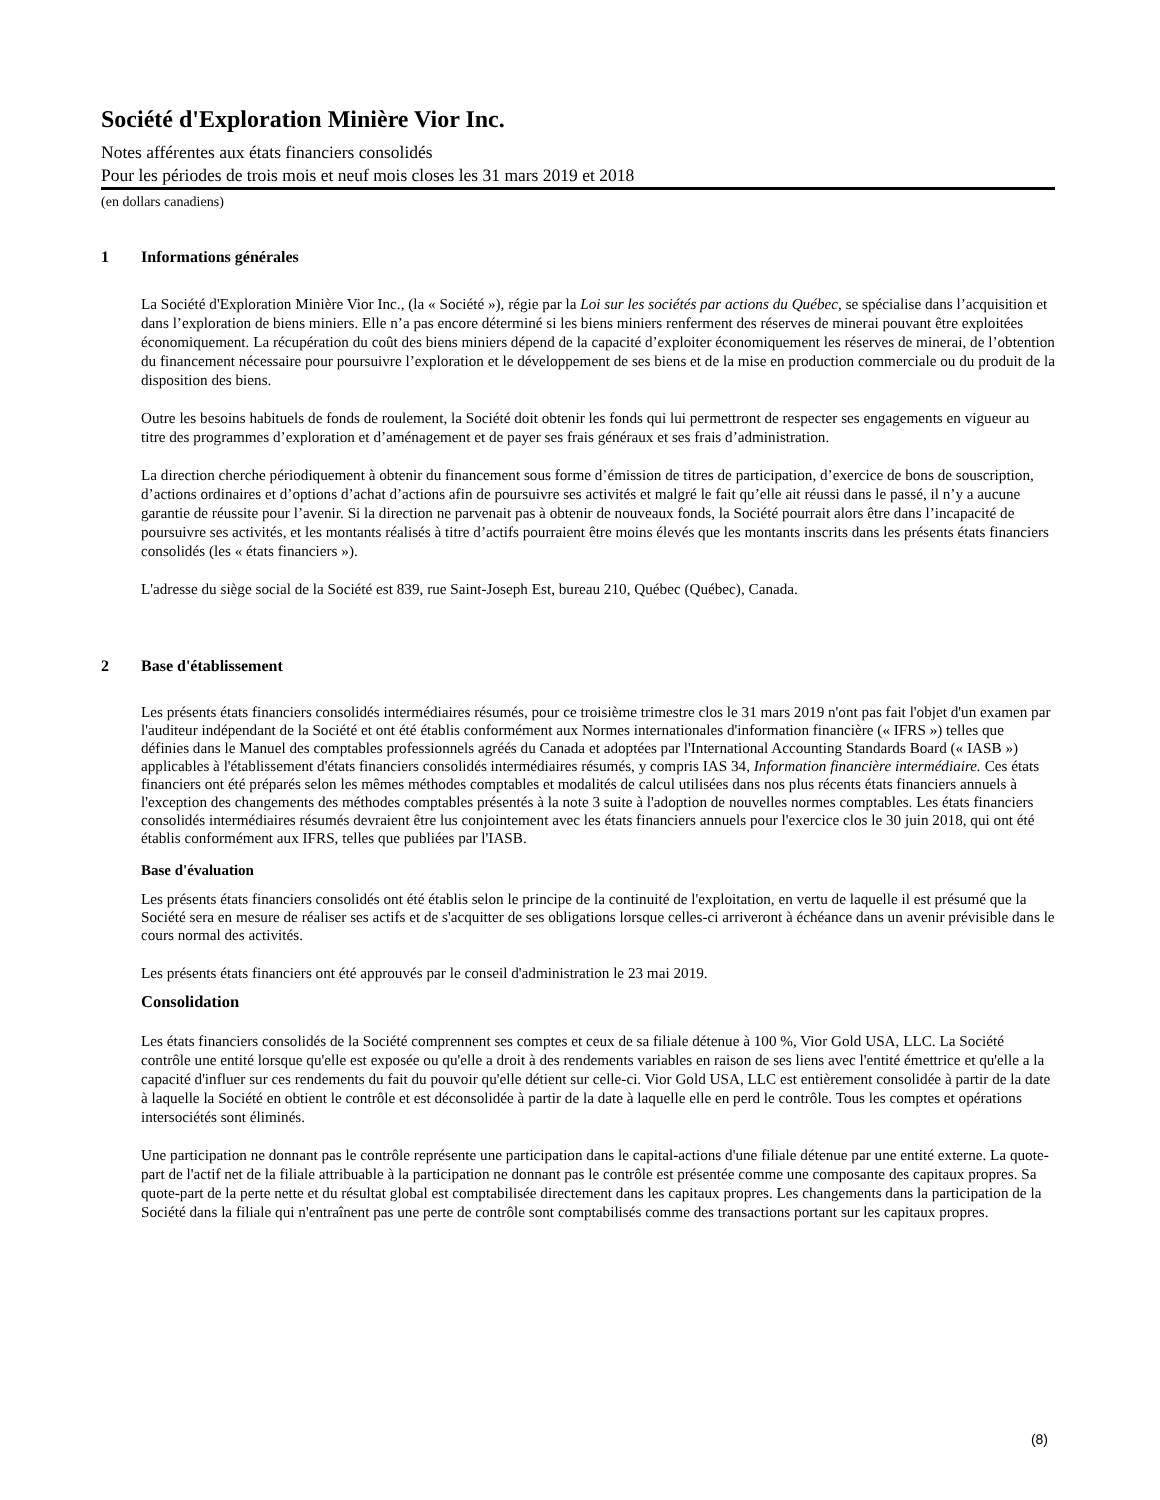Société d'Exploration Minière Vior Inc.
Notes afférentes aux états financiers consolidés
Pour les périodes de trois mois et neuf mois closes les 31 mars 2019 et 2018
(en dollars canadiens)
1 Informations générales
La Société d'Exploration Minière Vior Inc., (la « Société »), régie par la Loi sur les sociétés par actions du Québec, se spécialise dans l’acquisition et dans l’exploration de biens miniers. Elle n’a pas encore déterminé si les biens miniers renferment des réserves de minerai pouvant être exploitées économiquement. La récupération du coût des biens miniers dépend de la capacité d’exploiter économiquement les réserves de minerai, de l’obtention du financement nécessaire pour poursuivre l’exploration et le développement de ses biens et de la mise en production commerciale ou du produit de la disposition des biens.
Outre les besoins habituels de fonds de roulement, la Société doit obtenir les fonds qui lui permettront de respecter ses engagements en vigueur au titre des programmes d’exploration et d’aménagement et de payer ses frais généraux et ses frais d’administration.
La direction cherche périodiquement à obtenir du financement sous forme d’émission de titres de participation, d’exercice de bons de souscription, d’actions ordinaires et d’options d’achat d’actions afin de poursuivre ses activités et malgré le fait qu’elle ait réussi dans le passé, il n’y a aucune garantie de réussite pour l’avenir. Si la direction ne parvenait pas à obtenir de nouveaux fonds, la Société pourrait alors être dans l’incapacité de poursuivre ses activités, et les montants réalisés à titre d’actifs pourraient être moins élevés que les montants inscrits dans les présents états financiers consolidés (les « états financiers »).
L'adresse du siège social de la Société est 839, rue Saint-Joseph Est, bureau 210, Québec (Québec), Canada.
2 Base d'établissement
Les présents états financiers consolidés intermédiaires résumés, pour ce troisième trimestre clos le 31 mars 2019 n'ont pas fait l'objet d'un examen par l'auditeur indépendant de la Société et ont été établis conformément aux Normes internationales d'information financière (« IFRS ») telles que définies dans le Manuel des comptables professionnels agréés du Canada et adoptées par l'International Accounting Standards Board (« IASB ») applicables à l'établissement d'états financiers consolidés intermédiaires résumés, y compris IAS 34, Information financière intermédiaire. Ces états financiers ont été préparés selon les mêmes méthodes comptables et modalités de calcul utilisées dans nos plus récents états financiers annuels à l'exception des changements des méthodes comptables présentés à la note 3 suite à l'adoption de nouvelles normes comptables. Les états financiers consolidés intermédiaires résumés devraient être lus conjointement avec les états financiers annuels pour l'exercice clos le 30 juin 2018, qui ont été établis conformément aux IFRS, telles que publiées par l'IASB.
Base d'évaluation
Les présents états financiers consolidés ont été établis selon le principe de la continuité de l'exploitation, en vertu de laquelle il est présumé que la Société sera en mesure de réaliser ses actifs et de s'acquitter de ses obligations lorsque celles-ci arriveront à échéance dans un avenir prévisible dans le cours normal des activités.
Les présents états financiers ont été approuvés par le conseil d'administration le 23 mai 2019.
Consolidation
Les états financiers consolidés de la Société comprennent ses comptes et ceux de sa filiale détenue à 100 %, Vior Gold USA, LLC. La Société contrôle une entité lorsque qu'elle est exposée ou qu'elle a droit à des rendements variables en raison de ses liens avec l'entité émettrice et qu'elle a la capacité d'influer sur ces rendements du fait du pouvoir qu'elle détient sur celle-ci. Vior Gold USA, LLC est entièrement consolidée à partir de la date à laquelle la Société en obtient le contrôle et est déconsolidée à partir de la date à laquelle elle en perd le contrôle. Tous les comptes et opérations intersociétés sont éliminés.
Une participation ne donnant pas le contrôle représente une participation dans le capital-actions d'une filiale détenue par une entité externe. La quote-part de l'actif net de la filiale attribuable à la participation ne donnant pas le contrôle est présentée comme une composante des capitaux propres. Sa quote-part de la perte nette et du résultat global est comptabilisée directement dans les capitaux propres. Les changements dans la participation de la Société dans la filiale qui n'entraînent pas une perte de contrôle sont comptabilisés comme des transactions portant sur les capitaux propres.
(8)